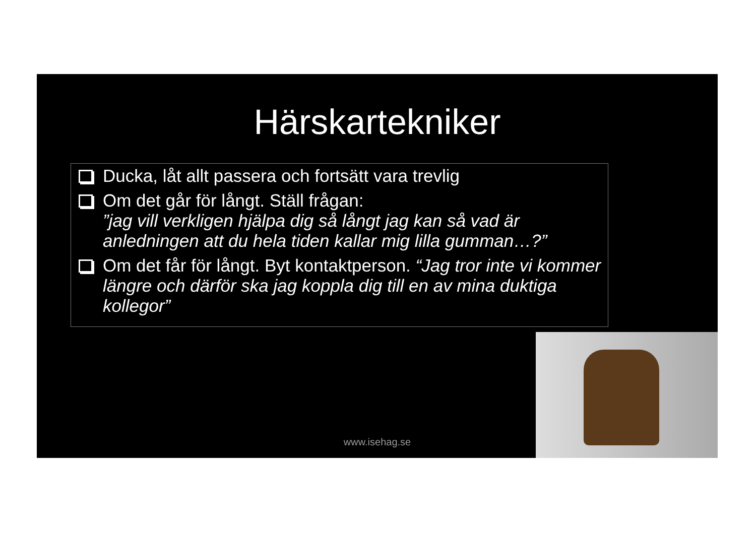Härskartekniker
Ducka, låt allt passera och fortsätt vara trevlig
Om det går för långt. Ställ frågan:
”jag vill verkligen hjälpa dig så långt jag kan så vad är anledningen att du hela tiden kallar mig lilla gumman…?”
Om det får för långt. Byt kontaktperson. “Jag tror inte vi kommer längre och därför ska jag koppla dig till en av mina duktiga kollegor”
www.isehag.se